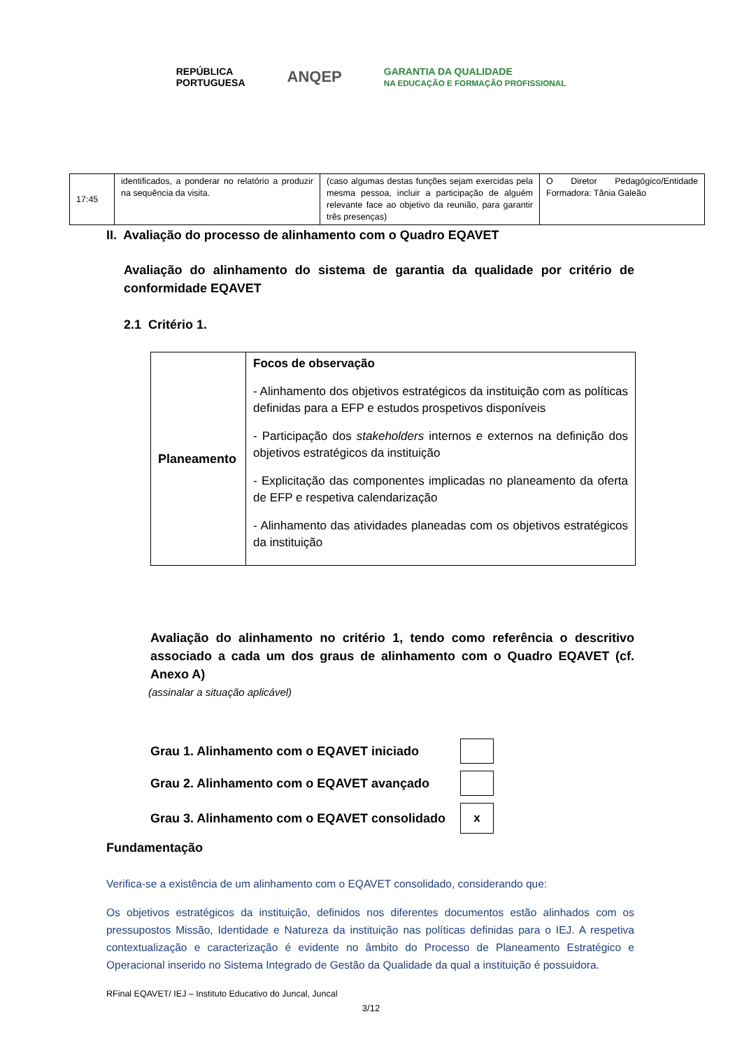REPÚBLICA
PORTUGUESA
ANQEP
GARANTIA DA QUALIDADE
NA EDUCAÇÃO E FORMAÇÃO PROFISSIONAL
| 17:45 | identificados, a ponderar no relatório a produzir na sequência da visita. | (caso algumas destas funções sejam exercidas pela mesma pessoa, incluir a participação de alguém relevante face ao objetivo da reunião, para garantir três presenças) | O Diretor Pedagógico/Entidade Formadora: Tânia Galeão |
II. Avaliação do processo de alinhamento com o Quadro EQAVET
Avaliação do alinhamento do sistema de garantia da qualidade por critério de conformidade EQAVET
2.1 Critério 1.
| Planeamento | Focos de observação - Alinhamento dos objetivos estratégicos da instituição com as políticas definidas para a EFP e estudos prospetivos disponíveis - Participação dos stakeholders internos e externos na definição dos objetivos estratégicos da instituição - Explicitação das componentes implicadas no planeamento da oferta de EFP e respetiva calendarização - Alinhamento das atividades planeadas com os objetivos estratégicos da instituição |
Avaliação do alinhamento no critério 1, tendo como referência o descritivo associado a cada um dos graus de alinhamento com o Quadro EQAVET (cf. Anexo A)
(assinalar a situação aplicável)
Grau 1. Alinhamento com o EQAVET iniciado
Grau 2. Alinhamento com o EQAVET avançado
Grau 3. Alinhamento com o EQAVET consolidado
x
Fundamentação
Verifica-se a existência de um alinhamento com o EQAVET consolidado, considerando que:
Os objetivos estratégicos da instituição, definidos nos diferentes documentos estão alinhados com os pressupostos Missão, Identidade e Natureza da instituição nas políticas definidas para o IEJ. A respetiva contextualização e caracterização é evidente no âmbito do Processo de Planeamento Estratégico e Operacional inserido no Sistema Integrado de Gestão da Qualidade da qual a instituição é possuidora.
RFinal EQAVET/ IEJ – Instituto Educativo do Juncal, Juncal
3/12